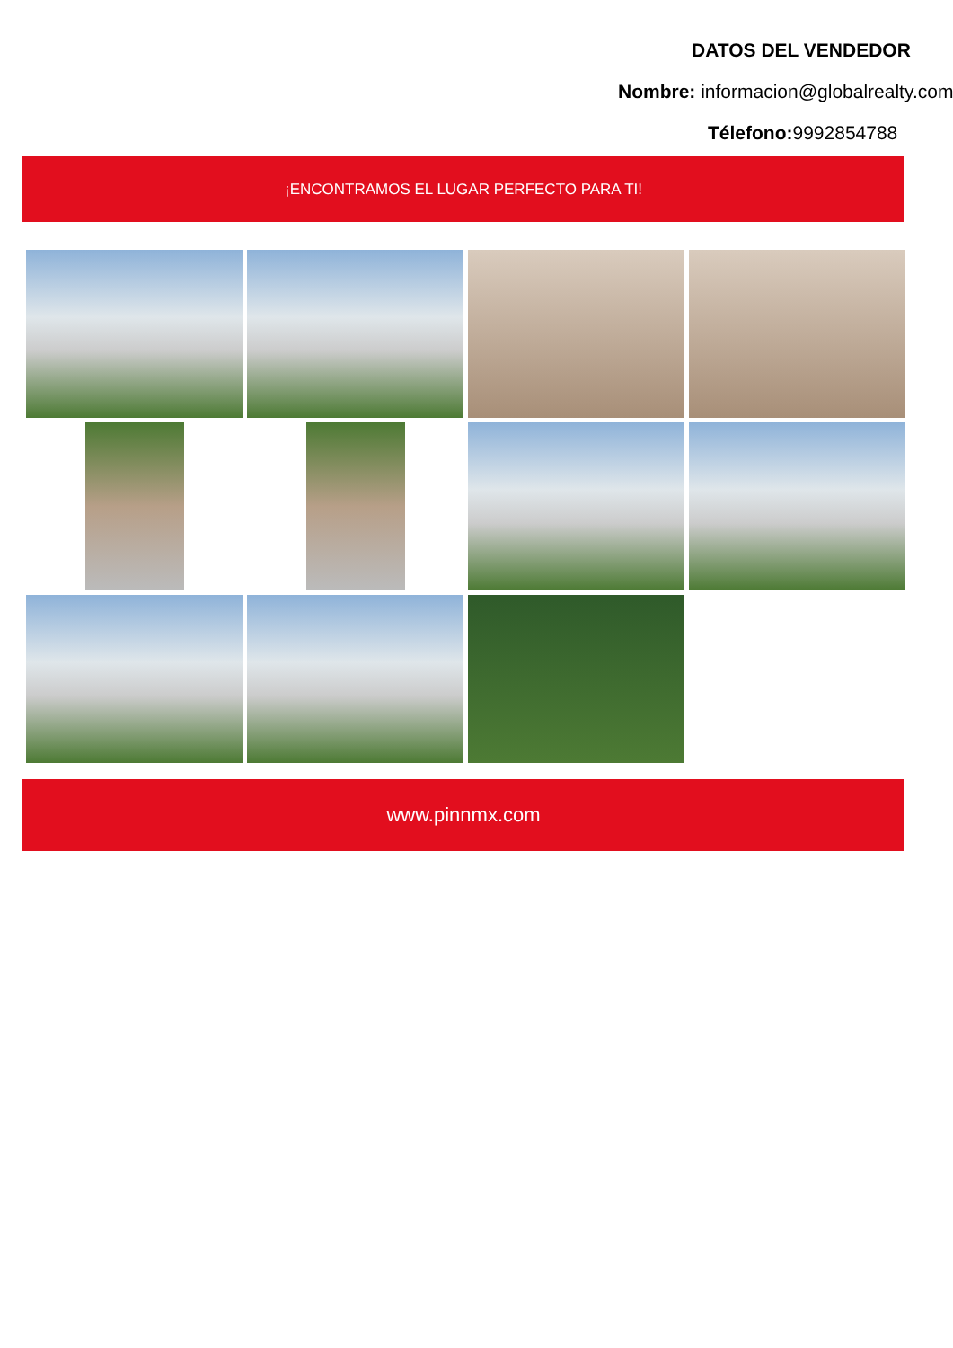DATOS DEL VENDEDOR
Nombre: informacion@globalrealty.com
Télefono: 9992854788
¡ENCONTRAMOS EL LUGAR PERFECTO PARA TI!
www.pinnmx.com